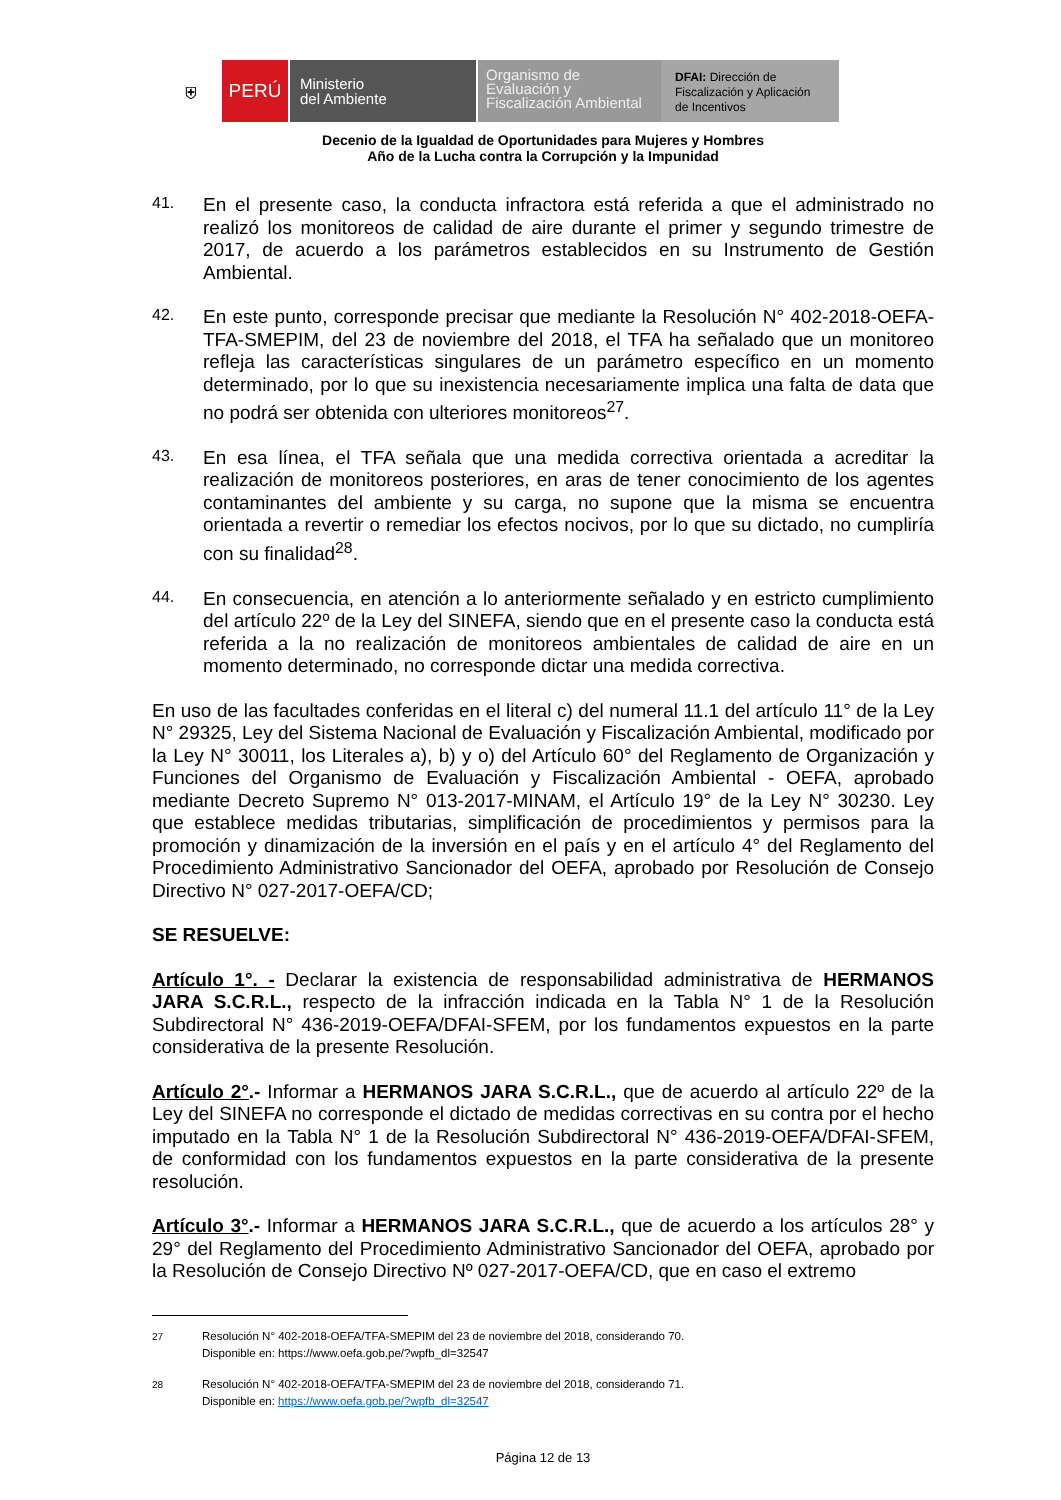⛨
PERÚ
Ministerio
del Ambiente
Organismo de
Evaluación y
Fiscalización Ambiental
DFAI: Dirección de Fiscalización y Aplicación de Incentivos
Decenio de la Igualdad de Oportunidades para Mujeres y Hombres
Año de la Lucha contra la Corrupción y la Impunidad
41.
En el presente caso, la conducta infractora está referida a que el administrado no realizó los monitoreos de calidad de aire durante el primer y segundo trimestre de 2017, de acuerdo a los parámetros establecidos en su Instrumento de Gestión Ambiental.
42.
En este punto, corresponde precisar que mediante la Resolución N° 402-2018-OEFA-TFA-SMEPIM, del 23 de noviembre del 2018, el TFA ha señalado que un monitoreo refleja las características singulares de un parámetro específico en un momento determinado, por lo que su inexistencia necesariamente implica una falta de data que no podrá ser obtenida con ulteriores monitoreos<sup>27</sup>.
43.
En esa línea, el TFA señala que una medida correctiva orientada a acreditar la realización de monitoreos posteriores, en aras de tener conocimiento de los agentes contaminantes del ambiente y su carga, no supone que la misma se encuentra orientada a revertir o remediar los efectos nocivos, por lo que su dictado, no cumpliría con su finalidad<sup>28</sup>.
44.
En consecuencia, en atención a lo anteriormente señalado y en estricto cumplimiento del artículo 22º de la Ley del SINEFA, siendo que en el presente caso la conducta está referida a la no realización de monitoreos ambientales de calidad de aire en un momento determinado, no corresponde dictar una medida correctiva.
En uso de las facultades conferidas en el literal c) del numeral 11.1 del artículo 11° de la Ley N° 29325, Ley del Sistema Nacional de Evaluación y Fiscalización Ambiental, modificado por la Ley N° 30011, los Literales a), b) y o) del Artículo 60° del Reglamento de Organización y Funciones del Organismo de Evaluación y Fiscalización Ambiental - OEFA, aprobado mediante Decreto Supremo N° 013-2017-MINAM, el Artículo 19° de la Ley N° 30230. Ley que establece medidas tributarias, simplificación de procedimientos y permisos para la promoción y dinamización de la inversión en el país y en el artículo 4° del Reglamento del Procedimiento Administrativo Sancionador del OEFA, aprobado por Resolución de Consejo Directivo N° 027-2017-OEFA/CD;
SE RESUELVE:
Artículo 1°. - Declarar la existencia de responsabilidad administrativa de HERMANOS JARA S.C.R.L., respecto de la infracción indicada en la Tabla N° 1 de la Resolución Subdirectoral N° 436-2019-OEFA/DFAI-SFEM, por los fundamentos expuestos en la parte considerativa de la presente Resolución.
Artículo 2°.- Informar a HERMANOS JARA S.C.R.L., que de acuerdo al artículo 22º de la Ley del SINEFA no corresponde el dictado de medidas correctivas en su contra por el hecho imputado en la Tabla N° 1 de la Resolución Subdirectoral N° 436-2019-OEFA/DFAI-SFEM, de conformidad con los fundamentos expuestos en la parte considerativa de la presente resolución.
Artículo 3°.- Informar a HERMANOS JARA S.C.R.L., que de acuerdo a los artículos 28° y 29° del Reglamento del Procedimiento Administrativo Sancionador del OEFA, aprobado por la Resolución de Consejo Directivo Nº 027-2017-OEFA/CD, que en caso el extremo
27
Resolución N° 402-2018-OEFA/TFA-SMEPIM del 23 de noviembre del 2018, considerando 70.
Disponible en: https://www.oefa.gob.pe/?wpfb_dl=32547
28
Resolución N° 402-2018-OEFA/TFA-SMEPIM del 23 de noviembre del 2018, considerando 71.
Disponible en: https://www.oefa.gob.pe/?wpfb_dl=32547
Página 12 de 13